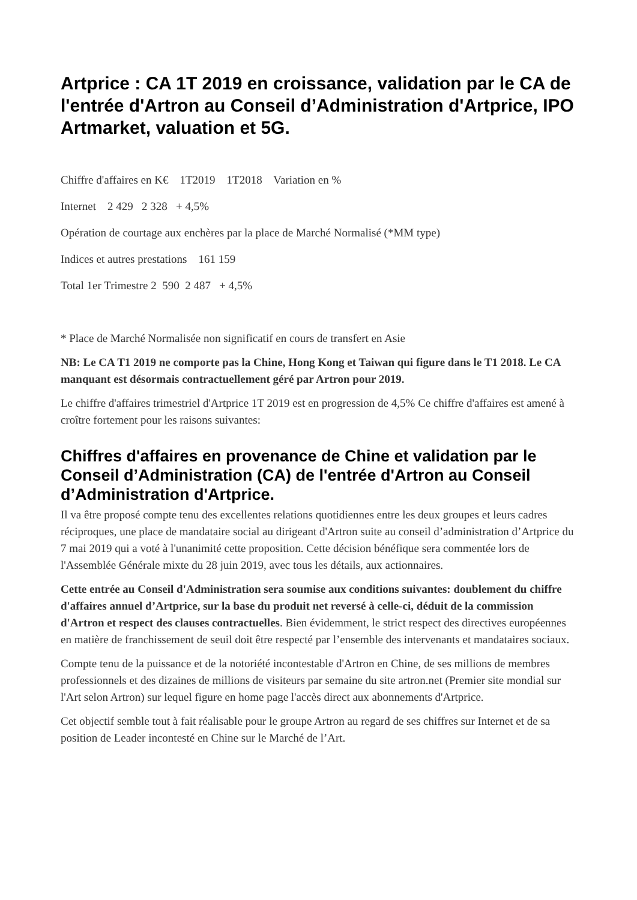Artprice : CA 1T 2019 en croissance, validation par le CA de l'entrée d'Artron au Conseil d’Administration d'Artprice, IPO Artmarket, valuation et 5G.
Chiffre d'affaires en K€ 1T2019 1T2018 Variation en %
Internet 2 429 2 328 + 4,5%
Opération de courtage aux enchères par la place de Marché Normalisé (*MM type)
Indices et autres prestations 161 159
Total 1er Trimestre 2 590 2 487 + 4,5%
* Place de Marché Normalisée non significatif en cours de transfert en Asie
NB: Le CA T1 2019 ne comporte pas la Chine, Hong Kong et Taiwan qui figure dans le T1 2018. Le CA manquant est désormais contractuellement géré par Artron pour 2019.
Le chiffre d'affaires trimestriel d'Artprice 1T 2019 est en progression de 4,5% Ce chiffre d'affaires est amené à croître fortement pour les raisons suivantes:
Chiffres d'affaires en provenance de Chine et validation par le Conseil d’Administration (CA) de l'entrée d'Artron au Conseil d’Administration d'Artprice.
Il va être proposé compte tenu des excellentes relations quotidiennes entre les deux groupes et leurs cadres réciproques, une place de mandataire social au dirigeant d'Artron suite au conseil d’administration d’Artprice du 7 mai 2019 qui a voté à l'unanimité cette proposition. Cette décision bénéfique sera commentée lors de l'Assemblée Générale mixte du 28 juin 2019, avec tous les détails, aux actionnaires.
Cette entrée au Conseil d'Administration sera soumise aux conditions suivantes: doublement du chiffre d'affaires annuel d’Artprice, sur la base du produit net reversé à celle-ci, déduit de la commission d'Artron et respect des clauses contractuelles. Bien évidemment, le strict respect des directives européennes en matière de franchissement de seuil doit être respecté par l’ensemble des intervenants et mandataires sociaux.
Compte tenu de la puissance et de la notoriété incontestable d'Artron en Chine, de ses millions de membres professionnels et des dizaines de millions de visiteurs par semaine du site artron.net (Premier site mondial sur l'Art selon Artron) sur lequel figure en home page l'accès direct aux abonnements d'Artprice.
Cet objectif semble tout à fait réalisable pour le groupe Artron au regard de ses chiffres sur Internet et de sa position de Leader incontesté en Chine sur le Marché de l’Art.